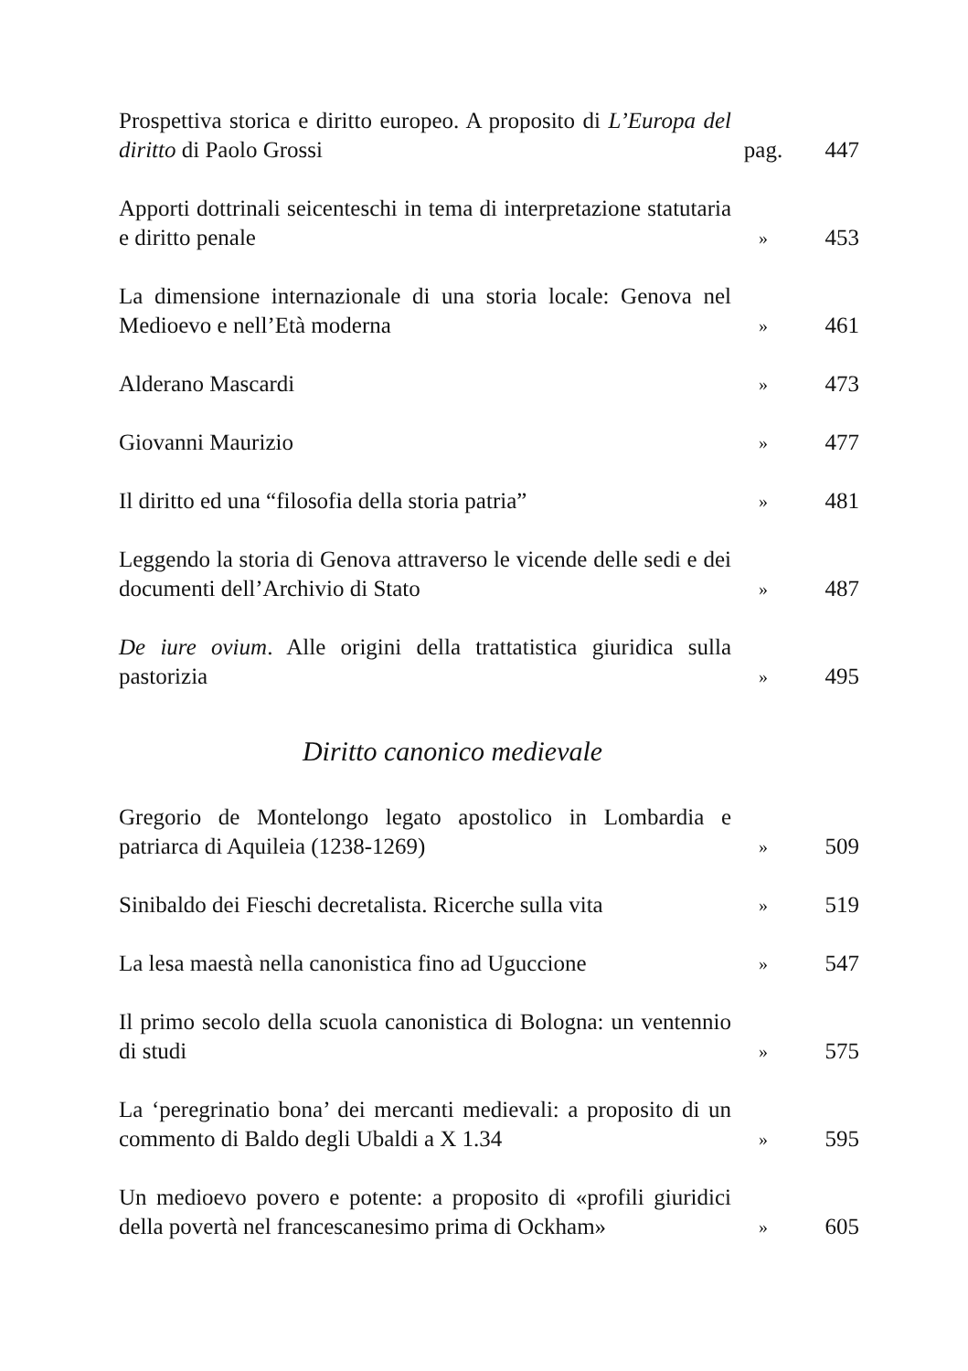Prospettiva storica e diritto europeo. A proposito di L’Europa del diritto di Paolo Grossi
pag.
447
Apporti dottrinali seicenteschi in tema di interpretazione statutaria e diritto penale
»
453
La dimensione internazionale di una storia locale: Genova nel Medioevo e nell’Età moderna
»
461
Alderano Mascardi
»
473
Giovanni Maurizio
»
477
Il diritto ed una “filosofia della storia patria”
»
481
Leggendo la storia di Genova attraverso le vicende delle sedi e dei documenti dell’Archivio di Stato
»
487
De iure ovium. Alle origini della trattatistica giuridica sulla pastorizia
»
495
Diritto canonico medievale
Gregorio de Montelongo legato apostolico in Lombardia e patriarca di Aquileia (1238-1269)
»
509
Sinibaldo dei Fieschi decretalista. Ricerche sulla vita
»
519
La lesa maestà nella canonistica fino ad Uguccione
»
547
Il primo secolo della scuola canonistica di Bologna: un ventennio di studi
»
575
La ‘peregrinatio bona’ dei mercanti medievali: a proposito di un commento di Baldo degli Ubaldi a X 1.34
»
595
Un medioevo povero e potente: a proposito di «profili giuridici della povertà nel francescanesimo prima di Ockham»
»
605